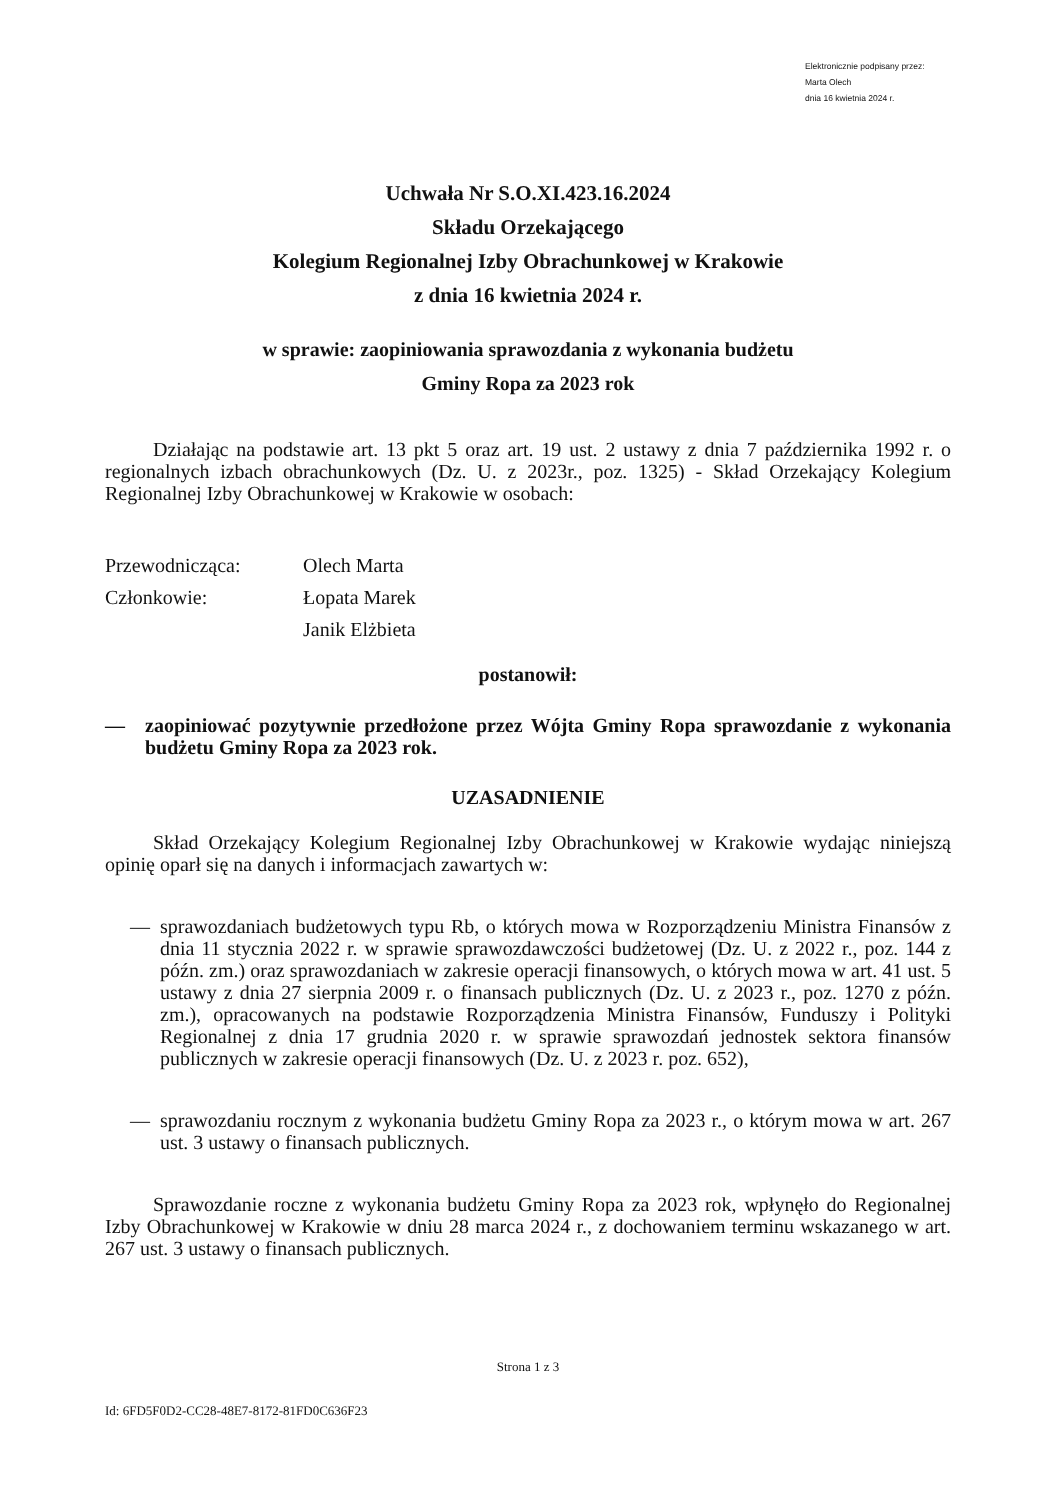Elektronicznie podpisany przez:
Marta Olech
dnia 16 kwietnia 2024 r.
Uchwała Nr S.O.XI.423.16.2024
Składu Orzekającego
Kolegium Regionalnej Izby Obrachunkowej w Krakowie
z dnia 16 kwietnia 2024 r.
w sprawie: zaopiniowania sprawozdania z wykonania budżetu
Gminy Ropa za 2023 rok
Działając na podstawie art. 13 pkt 5 oraz art. 19 ust. 2 ustawy z dnia 7 października 1992 r. o regionalnych izbach obrachunkowych (Dz. U. z 2023r., poz. 1325) - Skład Orzekający Kolegium Regionalnej Izby Obrachunkowej w Krakowie w osobach:
| Przewodnicząca: | Olech Marta |
| Członkowie: | Łopata Marek |
| | Janik Elżbieta |
postanowił:
—
zaopiniować pozytywnie przedłożone przez Wójta Gminy Ropa sprawozdanie z wykonania budżetu Gminy Ropa za 2023 rok.
UZASADNIENIE
Skład Orzekający Kolegium Regionalnej Izby Obrachunkowej w Krakowie wydając niniejszą opinię oparł się na danych i informacjach zawartych w:
—
sprawozdaniach budżetowych typu Rb, o których mowa w Rozporządzeniu Ministra Finansów z dnia 11 stycznia 2022 r. w sprawie sprawozdawczości budżetowej (Dz. U. z 2022 r., poz. 144 z późn. zm.) oraz sprawozdaniach w zakresie operacji finansowych, o których mowa w art. 41 ust. 5 ustawy z dnia 27 sierpnia 2009 r. o finansach publicznych (Dz. U. z 2023 r., poz. 1270 z późn. zm.), opracowanych na podstawie Rozporządzenia Ministra Finansów, Funduszy i Polityki Regionalnej z dnia 17 grudnia 2020 r. w sprawie sprawozdań jednostek sektora finansów publicznych w zakresie operacji finansowych (Dz. U. z 2023 r. poz. 652),
—
sprawozdaniu rocznym z wykonania budżetu Gminy Ropa za 2023 r., o którym mowa w art. 267 ust. 3 ustawy o finansach publicznych.
Sprawozdanie roczne z wykonania budżetu Gminy Ropa za 2023 rok, wpłynęło do Regionalnej Izby Obrachunkowej w Krakowie w dniu 28 marca 2024 r., z dochowaniem terminu wskazanego w art. 267 ust. 3 ustawy o finansach publicznych.
Strona 1 z 3
Id: 6FD5F0D2-CC28-48E7-8172-81FD0C636F23